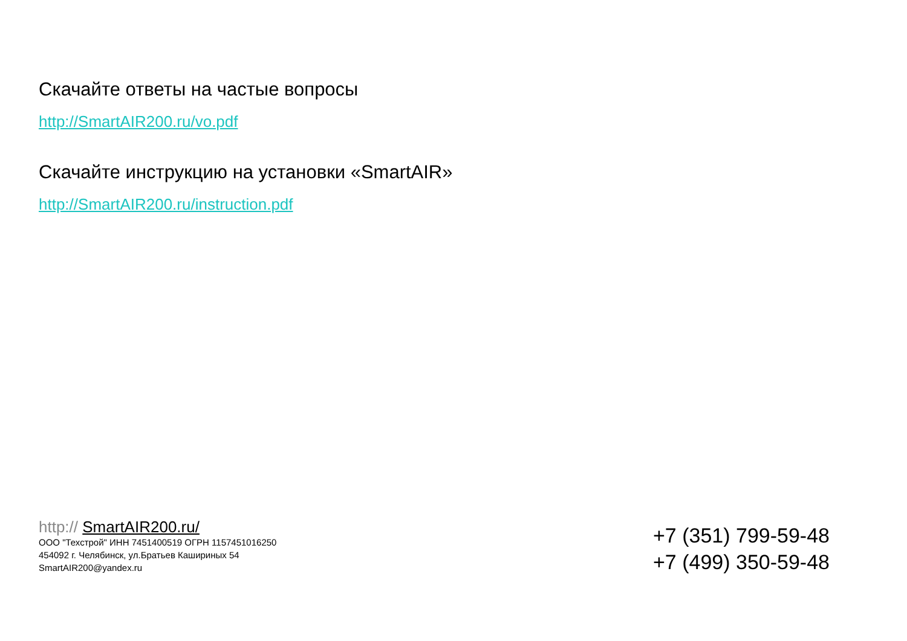Скачайте ответы на частые вопросы
http://SmartAIR200.ru/vo.pdf
Скачайте инструкцию на установки «SmartAIR»
http://SmartAIR200.ru/instruction.pdf
http:// SmartAIR200.ru/
ООО "Техстрой" ИНН 7451400519 ОГРН 1157451016250
454092 г. Челябинск, ул.Братьев Кашириных 54
SmartAIR200@yandex.ru
+7 (351) 799-59-48
+7 (499) 350-59-48